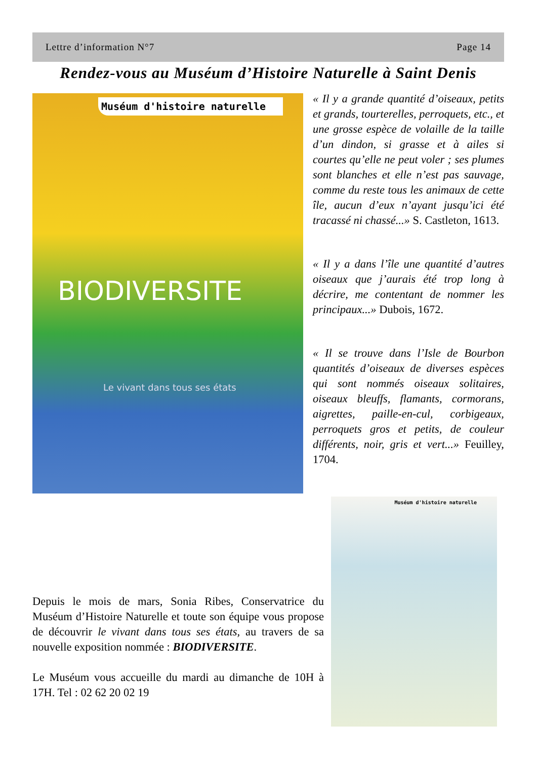Lettre d’information N°7 Page 14
Rendez-vous au Muséum d’Histoire Naturelle à Saint Denis
Muséum d'histoire naturelle
BIODIVERSITE
Le vivant dans tous ses états
« Il y a grande quantité d’oiseaux, petits et grands, tourterelles, perroquets, etc., et une grosse espèce de volaille de la taille d’un dindon, si grasse et à ailes si courtes qu’elle ne peut voler ; ses plumes sont blanches et elle n’est pas sauvage, comme du reste tous les animaux de cette île, aucun d’eux n’ayant jusqu’ici été tracassé ni chassé...» S. Castleton, 1613.
« Il y a dans l’île une quantité d’autres oiseaux que j’aurais été trop long à décrire, me contentant de nommer les principaux...» Dubois, 1672.
« Il se trouve dans l’Isle de Bourbon quantités d’oiseaux de diverses espèces qui sont nommés oiseaux solitaires, oiseaux bleuffs, flamants, cormorans, aigrettes, paille-en-cul, corbigeaux, perroquets gros et petits, de couleur différents, noir, gris et vert...» Feuilley, 1704.
Muséum d'histoire naturelle
Depuis le mois de mars, Sonia Ribes, Conservatrice du Muséum d’Histoire Naturelle et toute son équipe vous propose de découvrir le vivant dans tous ses états, au travers de sa nouvelle exposition nommée : BIODIVERSITE.
Le Muséum vous accueille du mardi au dimanche de 10H à 17H. Tel : 02 62 20 02 19